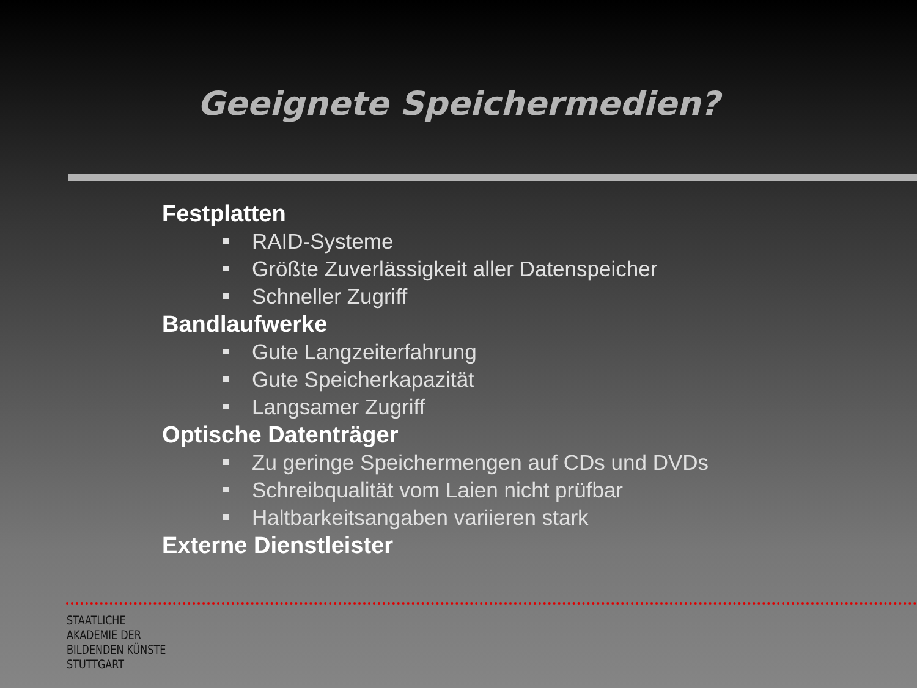Geeignete Speichermedien?
Festplatten
RAID-Systeme
Größte Zuverlässigkeit aller Datenspeicher
Schneller Zugriff
Bandlaufwerke
Gute Langzeiterfahrung
Gute Speicherkapazität
Langsamer Zugriff
Optische Datenträger
Zu geringe Speichermengen auf CDs und DVDs
Schreibqualität vom Laien nicht prüfbar
Haltbarkeitsangaben variieren stark
Externe Dienstleister
STAATLICHE
AKADEMIE DER
BILDENDEN KÜNSTE
STUTTGART